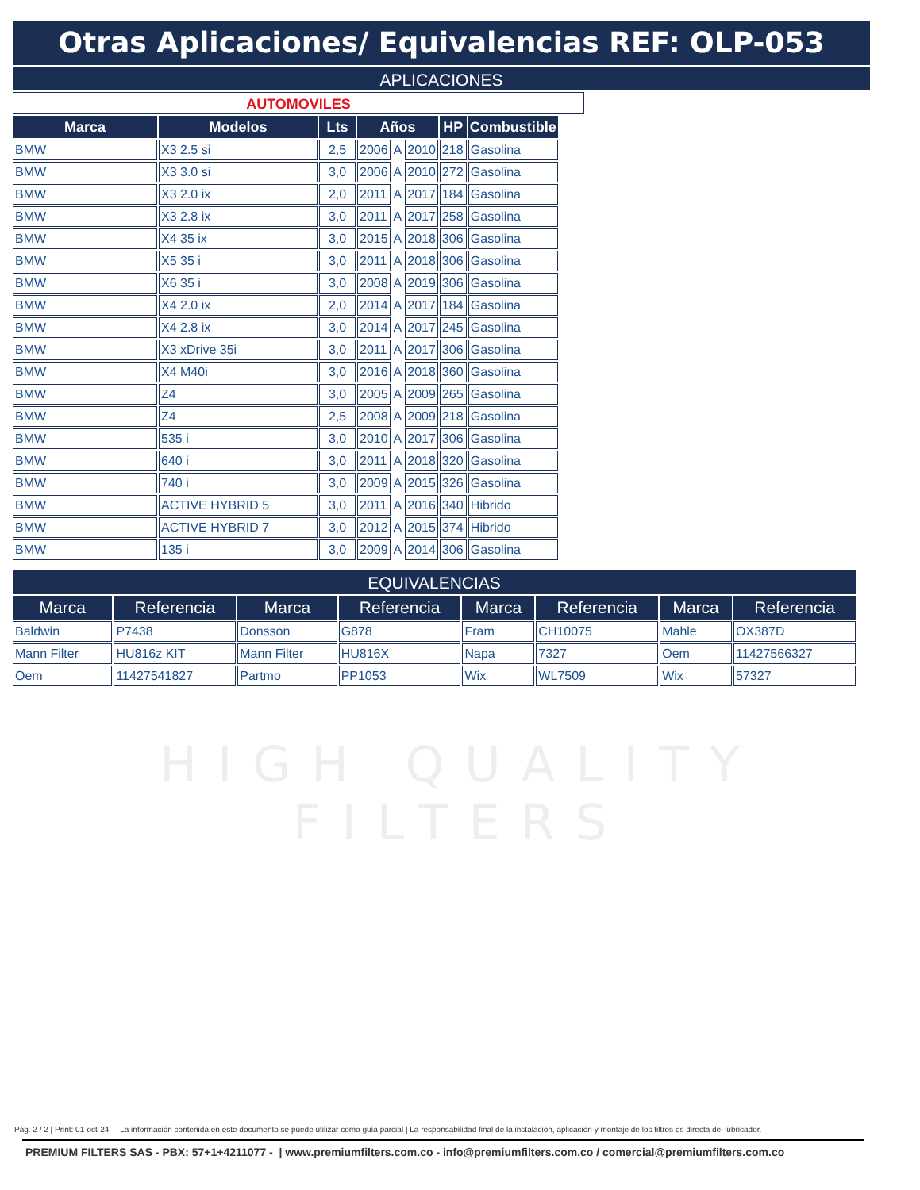Otras Aplicaciones/ Equivalencias REF: OLP-053
APLICACIONES
AUTOMOVILES
| Marca | Modelos | Lts | Años | | | HP | Combustible |
| --- | --- | --- | --- | --- | --- | --- | --- |
| BMW | X3 2.5 si | 2,5 | 2006 | A | 2010 | 218 | Gasolina |
| BMW | X3 3.0 si | 3,0 | 2006 | A | 2010 | 272 | Gasolina |
| BMW | X3 2.0 ix | 2,0 | 2011 | A | 2017 | 184 | Gasolina |
| BMW | X3 2.8 ix | 3,0 | 2011 | A | 2017 | 258 | Gasolina |
| BMW | X4 35 ix | 3,0 | 2015 | A | 2018 | 306 | Gasolina |
| BMW | X5 35 i | 3,0 | 2011 | A | 2018 | 306 | Gasolina |
| BMW | X6 35 i | 3,0 | 2008 | A | 2019 | 306 | Gasolina |
| BMW | X4 2.0 ix | 2,0 | 2014 | A | 2017 | 184 | Gasolina |
| BMW | X4 2.8 ix | 3,0 | 2014 | A | 2017 | 245 | Gasolina |
| BMW | X3 xDrive 35i | 3,0 | 2011 | A | 2017 | 306 | Gasolina |
| BMW | X4 M40i | 3,0 | 2016 | A | 2018 | 360 | Gasolina |
| BMW | Z4 | 3,0 | 2005 | A | 2009 | 265 | Gasolina |
| BMW | Z4 | 2,5 | 2008 | A | 2009 | 218 | Gasolina |
| BMW | 535 i | 3,0 | 2010 | A | 2017 | 306 | Gasolina |
| BMW | 640 i | 3,0 | 2011 | A | 2018 | 320 | Gasolina |
| BMW | 740 i | 3,0 | 2009 | A | 2015 | 326 | Gasolina |
| BMW | ACTIVE HYBRID 5 | 3,0 | 2011 | A | 2016 | 340 | Hibrido |
| BMW | ACTIVE HYBRID 7 | 3,0 | 2012 | A | 2015 | 374 | Hibrido |
| BMW | 135 i | 3,0 | 2009 | A | 2014 | 306 | Gasolina |
EQUIVALENCIAS
| Marca | Referencia | Marca | Referencia | Marca | Referencia | Marca | Referencia |
| --- | --- | --- | --- | --- | --- | --- | --- |
| Baldwin | P7438 | Donsson | G878 | Fram | CH10075 | Mahle | OX387D |
| Mann Filter | HU816z KIT | Mann Filter | HU816X | Napa | 7327 | Oem | 11427566327 |
| Oem | 11427541827 | Partmo | PP1053 | Wix | WL7509 | Wix | 57327 |
HIGH QUALITY FILTERS
Pág. 2 / 2 | Print: 01-oct-24 La información contenida en este documento se puede utilizar como guía parcial | La responsabilidad final de la instalación, aplicación y montaje de los filtros es directa del lubricador.
PREMIUM FILTERS SAS - PBX: 57+1+4211077 - | www.premiumfilters.com.co - info@premiumfilters.com.co / comercial@premiumfilters.com.co